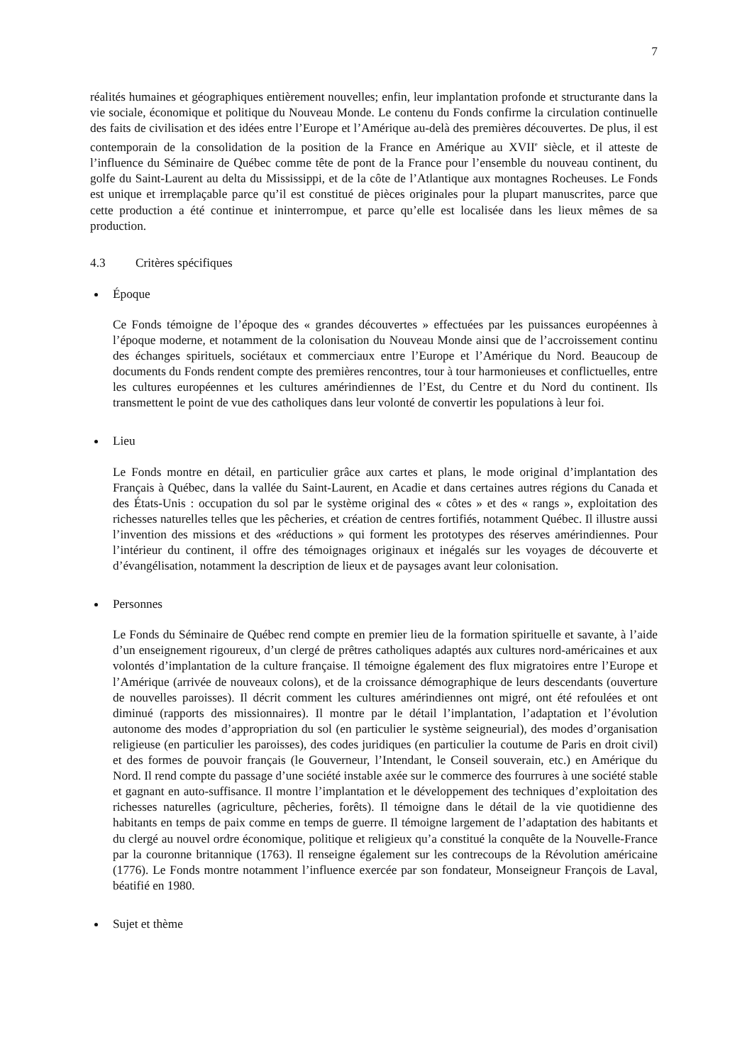7
réalités humaines et géographiques entièrement nouvelles; enfin, leur implantation profonde et structurante dans la vie sociale, économique et politique du Nouveau Monde. Le contenu du Fonds confirme la circulation continuelle des faits de civilisation et des idées entre l’Europe et l’Amérique au-delà des premières découvertes. De plus, il est contemporain de la consolidation de la position de la France en Amérique au XVII<sup>e</sup> siècle, et il atteste de l’influence du Séminaire de Québec comme tête de pont de la France pour l’ensemble du nouveau continent, du golfe du Saint-Laurent au delta du Mississippi, et de la côte de l’Atlantique aux montagnes Rocheuses. Le Fonds est unique et irremplaçable parce qu’il est constitué de pièces originales pour la plupart manuscrites, parce que cette production a été continue et ininterrompue, et parce qu’elle est localisée dans les lieux mêmes de sa production.
4.3 Critères spécifiques
Époque
Ce Fonds témoigne de l’époque des « grandes découvertes » effectuées par les puissances européennes à l’époque moderne, et notamment de la colonisation du Nouveau Monde ainsi que de l’accroissement continu des échanges spirituels, sociétaux et commerciaux entre l’Europe et l’Amérique du Nord. Beaucoup de documents du Fonds rendent compte des premières rencontres, tour à tour harmonieuses et conflictuelles, entre les cultures européennes et les cultures amérindiennes de l’Est, du Centre et du Nord du continent. Ils transmettent le point de vue des catholiques dans leur volonté de convertir les populations à leur foi.
Lieu
Le Fonds montre en détail, en particulier grâce aux cartes et plans, le mode original d’implantation des Français à Québec, dans la vallée du Saint-Laurent, en Acadie et dans certaines autres régions du Canada et des États-Unis : occupation du sol par le système original des « côtes » et des « rangs », exploitation des richesses naturelles telles que les pêcheries, et création de centres fortifiés, notamment Québec. Il illustre aussi l’invention des missions et des «réductions » qui forment les prototypes des réserves amérindiennes. Pour l’intérieur du continent, il offre des témoignages originaux et inégalés sur les voyages de découverte et d’évangélisation, notamment la description de lieux et de paysages avant leur colonisation.
Personnes
Le Fonds du Séminaire de Québec rend compte en premier lieu de la formation spirituelle et savante, à l’aide d’un enseignement rigoureux, d’un clergé de prêtres catholiques adaptés aux cultures nord-américaines et aux volontés d’implantation de la culture française. Il témoigne également des flux migratoires entre l’Europe et l’Amérique (arrivée de nouveaux colons), et de la croissance démographique de leurs descendants (ouverture de nouvelles paroisses). Il décrit comment les cultures amérindiennes ont migré, ont été refoulées et ont diminué (rapports des missionnaires). Il montre par le détail l’implantation, l’adaptation et l’évolution autonome des modes d’appropriation du sol (en particulier le système seigneurial), des modes d’organisation religieuse (en particulier les paroisses), des codes juridiques (en particulier la coutume de Paris en droit civil) et des formes de pouvoir français (le Gouverneur, l’Intendant, le Conseil souverain, etc.) en Amérique du Nord. Il rend compte du passage d’une société instable axée sur le commerce des fourrures à une société stable et gagnant en auto-suffisance. Il montre l’implantation et le développement des techniques d’exploitation des richesses naturelles (agriculture, pêcheries, forêts). Il témoigne dans le détail de la vie quotidienne des habitants en temps de paix comme en temps de guerre. Il témoigne largement de l’adaptation des habitants et du clergé au nouvel ordre économique, politique et religieux qu’a constitué la conquête de la Nouvelle-France par la couronne britannique (1763). Il renseigne également sur les contrecoups de la Révolution américaine (1776). Le Fonds montre notamment l’influence exercée par son fondateur, Monseigneur François de Laval, béatifié en 1980.
Sujet et thème